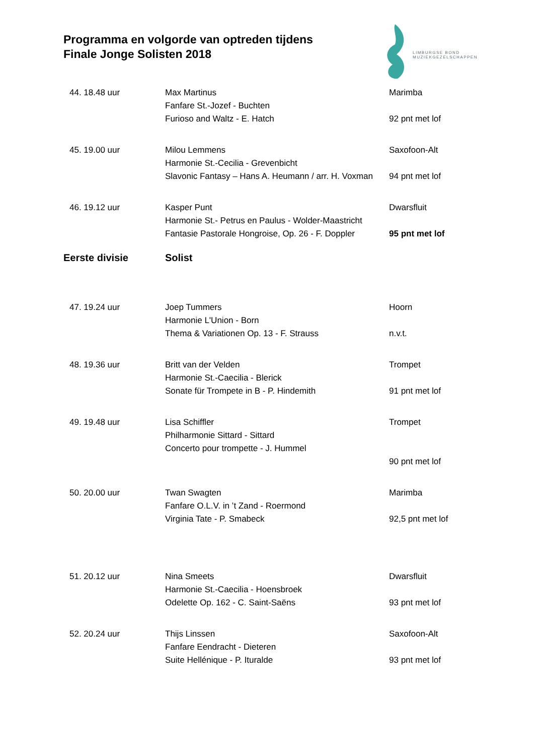Programma en volgorde van optreden tijdens
Finale Jonge Solisten 2018
LIMBURGSE BOND
MUZIEKGEZELSCHAPPEN
| 44. 18.48 uur | Max Martinus | Marimba |
| | Fanfare St.-Jozef - Buchten | |
| | Furioso and Waltz - E. Hatch | 92 pnt met lof |
| 45. 19.00 uur | Milou Lemmens | Saxofoon-Alt |
| | Harmonie St.-Cecilia - Grevenbicht | |
| | Slavonic Fantasy – Hans A. Heumann / arr. H. Voxman | 94 pnt met lof |
| 46. 19.12 uur | Kasper Punt | Dwarsfluit |
| | Harmonie St.- Petrus en Paulus - Wolder-Maastricht | |
| | Fantasie Pastorale Hongroise, Op. 26 - F. Doppler | 95 pnt met lof |
| Eerste divisie | Solist | |
| 47. 19.24 uur | Joep Tummers | Hoorn |
| | Harmonie L'Union - Born | |
| | Thema & Variationen Op. 13 - F. Strauss | n.v.t. |
| 48. 19.36 uur | Britt van der Velden | Trompet |
| | Harmonie St.-Caecilia - Blerick | |
| | Sonate für Trompete in B - P. Hindemith | 91 pnt met lof |
| 49. 19.48 uur | Lisa Schiffler | Trompet |
| | Philharmonie Sittard - Sittard | |
| | Concerto pour trompette - J. Hummel | |
| | | 90 pnt met lof |
| 50. 20.00 uur | Twan Swagten | Marimba |
| | Fanfare O.L.V. in ’t Zand - Roermond | |
| | Virginia Tate - P. Smabeck | 92,5 pnt met lof |
| 51. 20.12 uur | Nina Smeets | Dwarsfluit |
| | Harmonie St.-Caecilia - Hoensbroek | |
| | Odelette Op. 162 - C. Saint-Saëns | 93 pnt met lof |
| 52. 20.24 uur | Thijs Linssen | Saxofoon-Alt |
| | Fanfare Eendracht - Dieteren | |
| | Suite Hellénique - P. Ituralde | 93 pnt met lof |